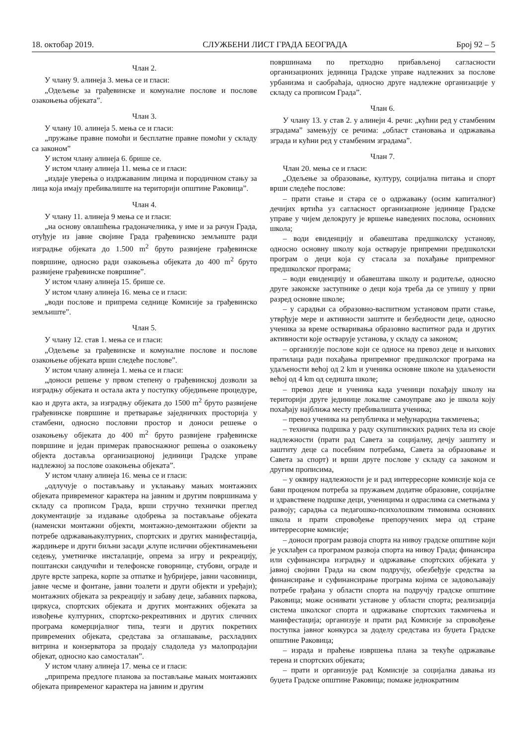18. октобар 2019. СЛУЖБЕНИ ЛИСТ ГРАДА БЕОГРАДА Број 92 – 5
Члан 2.
У члану 9. алинеја 3. мења се и гласи:
„Одељење за грађевинске и комуналне послове и послове озакоњења објеката”.
Члан 3.
У члану 10. алинеја 5. мења се и гласи:
„пружање правне помоћи и бесплатне правне помоћи у складу са законом”
У истом члану алинеја 6. брише се.
У истом члану алинеја 11. мења се и гласи:
„издаје уверења о издржаваним лицима и породичном стању за лица која имају пребивалиште на територији општине Раковица”.
Члан 4.
У члану 11. алинеја 9 мења се и гласи:
„на основу овлашћења градоначелника, у име и за рачун Града, отуђује из јавне својине Града грађевинско земљиште ради изградње објеката до 1.500 m<sup>2</sup> бруто развијене грађевинске површине, односно ради озакоњења објеката до 400 m<sup>2</sup> бруто развијене грађевинске површине”.
У истом члану алинеја 15. брише се.
У истом члану алинеја 16. мења се и гласи:
„води послове и припрема седнице Комисије за грађевинско земљиште”.
Члан 5.
У члану 12. став 1. мења се и гласи:
„Одељење за грађевинске и комуналне послове и послове озакоњење објеката врши следеће послове”.
У истом члану алинеја 1. мења се и гласи:
„доноси решење у првом степену о грађевинској дозволи за изградњу објеката и остала акта у поступку обједињене процедуре, као и друга акта, за изградњу објеката до 1500 m<sup>2</sup> бруто развијене грађевинске површине и претварање заједничких просторија у стамбени, односно пословни простор и доноси решење о озакоњењу објеката до 400 m<sup>2</sup> бруто развијене грађевинске површине и један примерак правоснажног решења о озакоњењу објекта доставља организационој јединици Градске управе надлежној за послове озакоњења објеката”.
У истом члану алинеја 16. мења се и гласи:
„одлучује о постављању и уклањању мањих монтажних објеката привременог карактера на јавним и другим површинама у складу са прописом Града, врши стручно технички преглед документације за издавање одобрења за постављање објеката (наменски монтажни објекти, монтажно-демонтажни објекти за потребе одржавањакултурних, спортских и других манифестација, жардињере и други биљни засади ,клупе ислични објектинамењени седењу, уметничке инсталације, опрема за игру и рекреацију, поштански сандучићи и телефонске говорнице, стубови, ограде и друге врсте запрека, корпе за отпатке и ђубријере, јавни часовници, јавне чесме и фонтане, јавни тоалети и други објекти и уређаји); монтажних објеката за рекреацију и забаву деце, забавних паркова, циркуса, спортских објеката и других монтажних објеката за извођење културних, спортско-рекреативних и других сличних програма комерцијалног типа, тезги и других покретних привремених објеката, средстава за оглашавање, расхладних витрина и конзерватора за продају сладоледа уз малопродајни објекат, односно као самосталан”.
У истом члану алинеја 17. мења се и гласи:
„припрема предлоге планова за постављање мањих монтажних објеката привременог карактера на јавним и другим
површинама по претходно прибављеној сагласности организационих јединица Градске управе надлежних за послове урбанизма и саобраћаја, односно друге надлежне организације у складу са прописом Града”.
Члан 6.
У члану 13. у став 2. у алинеји 4. речи: „кућни ред у стамбеним зградама” замењују се речима: „област становања и одржавања зграда и кућни ред у стамбеним зградама”.
Члан 7.
Члан 20. мења се и гласи:
„Одељење за образовање, културу, социјална питања и спорт врши следеће послове:
– прати стање и стара се о одржавању (осим капиталног) дечијих вртића уз сагласност организационе јединице Градске управе у чијем делокругу је вршење наведених послова, основних школа;
– води евиденцију и обавештава предшколску установу, односно основну школу која остварује припремни предшколски програм о деци која су стасала за похађање припремног предшколског програма;
– води евиденцију и обавештава школу и родитеље, односно друге законске заступнике о деци која треба да се упишу у први разред основне школе;
– у сарадњи са образовно-васпитном установом прати стање, утврђује мере и активности заштите и безбедности деце, односно ученика за време остваривања образовно васпитног рада и других активности које остварује установа, у складу са законом;
– организује послове који се односе на превоз деце и њихових пратилаца ради похађања припремног предшколског програма на удаљености већој од 2 km и ученика основне школе на удаљености већој од 4 km од седишта школе;
– превоз деце и ученика када ученици похађају школу на територији друге јединице локалне самоуправе ако је школа коју похађају најближа месту пребивалишта ученика;
– превоз ученика на републичка и међународна такмичења;
– техничка подршка у раду скупштинских радних тела из своје надлежности (прати рад Савета за социјалну, дечју заштиту и заштиту деце са посебним потребама, Савета за образовање и Савета за спорт) и врши друге послове у складу са законом и другим прописима,
– у оквиру надлежности је и рад интерресорне комисије која се бави проценом потреба за пружањем додатне образовне, социјалне и здравствене подршке деци, ученицима и одраслима са сметњама у развоју; сарадња са педагошко-психолошким тимовима основних школа и прати спровођење препоручених мера од стране интерресорне комисије;
– доноси програм развоја спорта на нивоу градске општине који је усклађен са програмом развоја спорта на нивоу Града; финансира или суфинансира изградњу и одржавање спортских објеката у јавној својини Града на свом подручју, обезбеђује средства за финансирање и суфинансирање програма којима се задовољавају потребе грађана у области спорта на подручју градске општине Раковица; може оснивати установе у области спорта; реализација система школског спорта и одржавање спортских такмичења и манифестација; организује и прати рад Комисије за спровођење поступка јавног конкурса за доделу средстава из буџета Градске општине Раковица;
– израда и праћење извршења плана за текуће одржавање терена и спортских објеката;
– прати и организује рад Комисије за социјална давања из буџета Градске општине Раковица; помаже једнократним